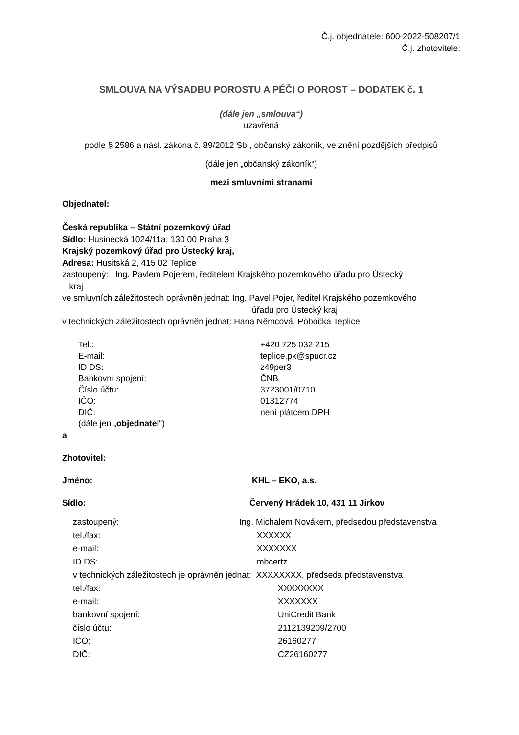Č.j. objednatele: 600-2022-508207/1
Č.j. zhotovitele:
SMLOUVA NA VÝSADBU POROSTU A PÉČI O POROST – DODATEK č. 1
(dále jen „smlouva“)
uzavřená
podle § 2586 a násl. zákona č. 89/2012 Sb., občanský zákoník, ve znění pozdějších předpisů
(dále jen „občanský zákoník“)
mezi smluvními stranami
Objednatel:
Česká republika – Státní pozemkový úřad
Sídlo: Husinecká 1024/11a, 130 00 Praha 3
Krajský pozemkový úřad pro Ústecký kraj,
Adresa: Husitská 2, 415 02 Teplice
zastoupený: Ing. Pavlem Pojerem, ředitelem Krajského pozemkového úřadu pro Ústecký
kraj
ve smluvních záležitostech oprávněn jednat: Ing. Pavel Pojer, ředitel Krajského pozemkového
úřadu pro Ústecký kraj
v technických záležitostech oprávněn jednat: Hana Němcová, Pobočka Teplice
Tel.: +420 725 032 215
E-mail: teplice.pk@spucr.cz
ID DS: z49per3
Bankovní spojení: ČNB
Číslo účtu: 3723001/0710
IČO: 01312774
DIČ: není plátcem DPH
(dále jen „objednatel“)
a
Zhotovitel:
Jméno: KHL – EKO, a.s.
Sídlo: Červený Hrádek 10, 431 11 Jirkov
zastoupený: Ing. Michalem Novákem, předsedou představenstva
tel./fax: XXXXXX
e-mail: XXXXXXX
ID DS: mbcertz
v technických záležitostech je oprávněn jednat: XXXXXXXX, předseda představenstva
tel./fax: XXXXXXXX
e-mail: XXXXXXX
bankovní spojení: UniCredit Bank
číslo účtu: 2112139209/2700
IČO: 26160277
DIČ: CZ26160277